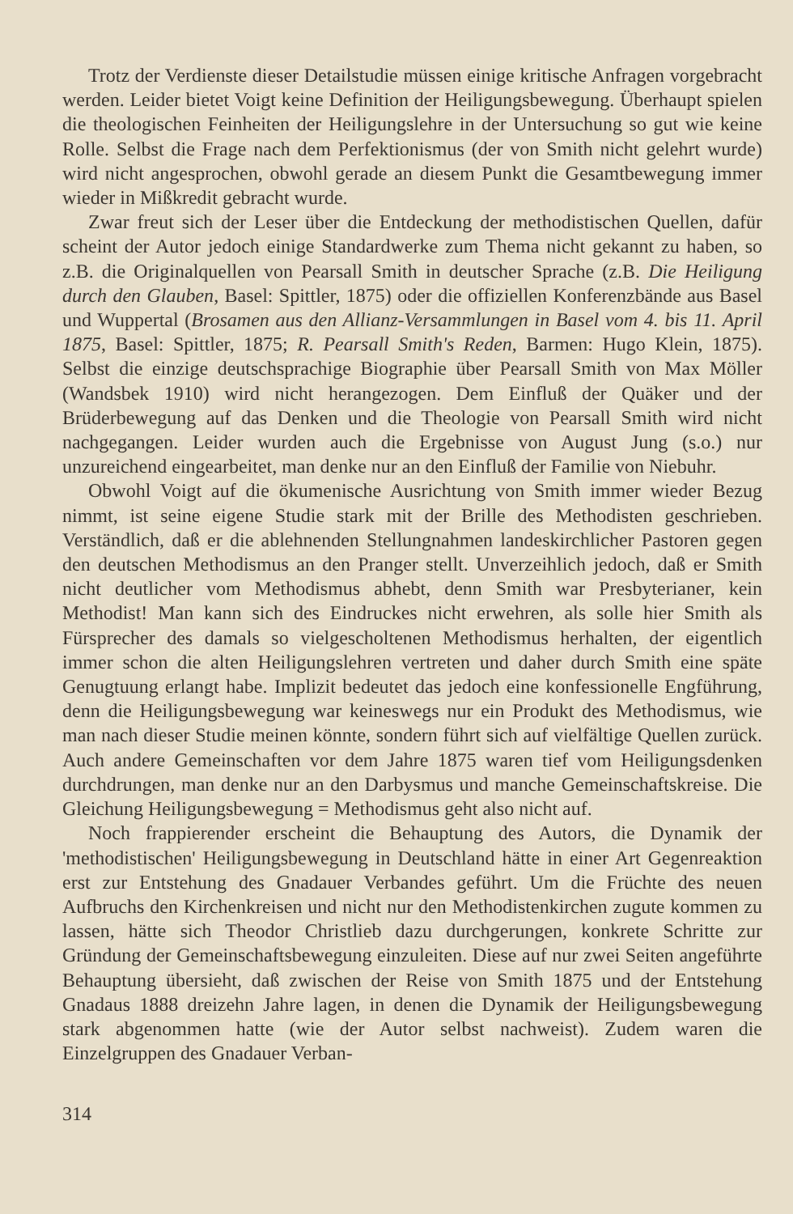Trotz der Verdienste dieser Detailstudie müssen einige kritische Anfragen vorgebracht werden. Leider bietet Voigt keine Definition der Heiligungsbewegung. Überhaupt spielen die theologischen Feinheiten der Heiligungslehre in der Untersuchung so gut wie keine Rolle. Selbst die Frage nach dem Perfektionismus (der von Smith nicht gelehrt wurde) wird nicht angesprochen, obwohl gerade an diesem Punkt die Gesamtbewegung immer wieder in Mißkredit gebracht wurde.
Zwar freut sich der Leser über die Entdeckung der methodistischen Quellen, dafür scheint der Autor jedoch einige Standardwerke zum Thema nicht gekannt zu haben, so z.B. die Originalquellen von Pearsall Smith in deutscher Sprache (z.B. Die Heiligung durch den Glauben, Basel: Spittler, 1875) oder die offiziellen Konferenzbände aus Basel und Wuppertal (Brosamen aus den Allianz-Versammlungen in Basel vom 4. bis 11. April 1875, Basel: Spittler, 1875; R. Pearsall Smith's Reden, Barmen: Hugo Klein, 1875). Selbst die einzige deutschsprachige Biographie über Pearsall Smith von Max Möller (Wandsbek 1910) wird nicht herangezogen. Dem Einfluß der Quäker und der Brüderbewegung auf das Denken und die Theologie von Pearsall Smith wird nicht nachgegangen. Leider wurden auch die Ergebnisse von August Jung (s.o.) nur unzureichend eingearbeitet, man denke nur an den Einfluß der Familie von Niebuhr.
Obwohl Voigt auf die ökumenische Ausrichtung von Smith immer wieder Bezug nimmt, ist seine eigene Studie stark mit der Brille des Methodisten geschrieben. Verständlich, daß er die ablehnenden Stellungnahmen landeskirchlicher Pastoren gegen den deutschen Methodismus an den Pranger stellt. Unverzeihlich jedoch, daß er Smith nicht deutlicher vom Methodismus abhebt, denn Smith war Presbyterianer, kein Methodist! Man kann sich des Eindruckes nicht erwehren, als solle hier Smith als Fürsprecher des damals so vielgescholtenen Methodismus herhalten, der eigentlich immer schon die alten Heiligungslehren vertreten und daher durch Smith eine späte Genugtuung erlangt habe. Implizit bedeutet das jedoch eine konfessionelle Engführung, denn die Heiligungsbewegung war keineswegs nur ein Produkt des Methodismus, wie man nach dieser Studie meinen könnte, sondern führt sich auf vielfältige Quellen zurück. Auch andere Gemeinschaften vor dem Jahre 1875 waren tief vom Heiligungsdenken durchdrungen, man denke nur an den Darbysmus und manche Gemeinschaftskreise. Die Gleichung Heiligungsbewegung = Methodismus geht also nicht auf.
Noch frappierender erscheint die Behauptung des Autors, die Dynamik der 'methodistischen' Heiligungsbewegung in Deutschland hätte in einer Art Gegenreaktion erst zur Entstehung des Gnadauer Verbandes geführt. Um die Früchte des neuen Aufbruchs den Kirchenkreisen und nicht nur den Methodistenkirchen zugute kommen zu lassen, hätte sich Theodor Christlieb dazu durchgerungen, konkrete Schritte zur Gründung der Gemeinschaftsbewegung einzuleiten. Diese auf nur zwei Seiten angeführte Behauptung übersieht, daß zwischen der Reise von Smith 1875 und der Entstehung Gnadaus 1888 dreizehn Jahre lagen, in denen die Dynamik der Heiligungsbewegung stark abgenommen hatte (wie der Autor selbst nachweist). Zudem waren die Einzelgruppen des Gnadauer Verban-
314